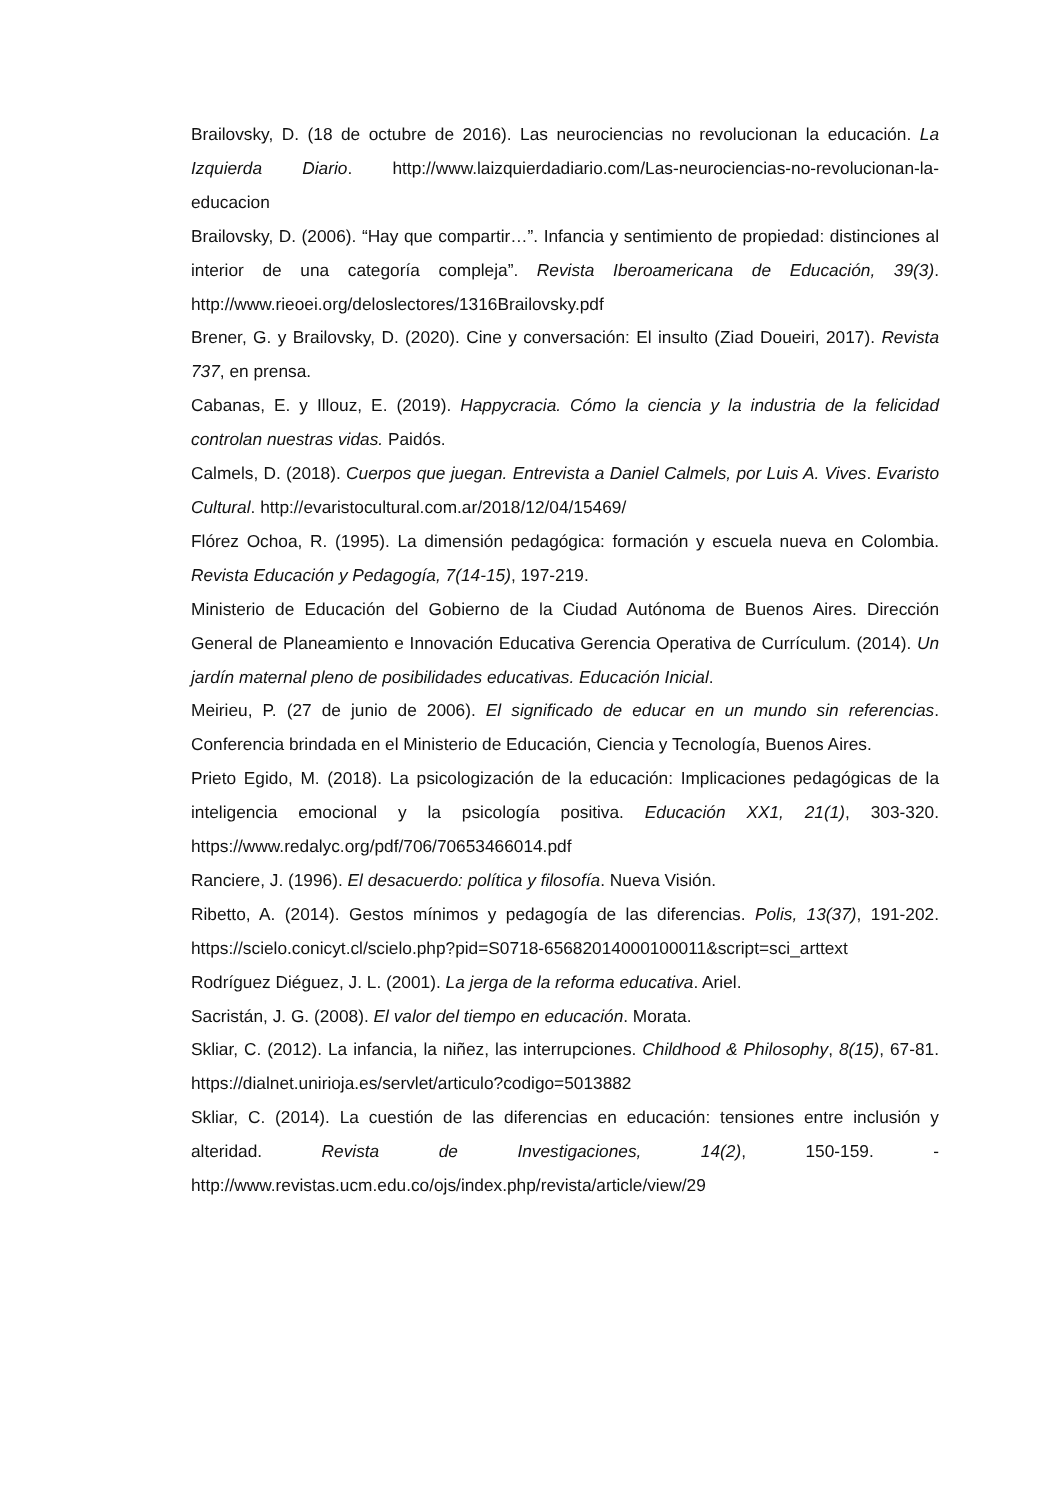Brailovsky, D. (18 de octubre de 2016). Las neurociencias no revolucionan la educación. La Izquierda Diario. http://www.laizquierdadiario.com/Las-neurociencias-no-revolucionan-la-educacion
Brailovsky, D. (2006). “Hay que compartir…”. Infancia y sentimiento de propiedad: distinciones al interior de una categoría compleja”. Revista Iberoamericana de Educación, 39(3). http://www.rieoei.org/deloslectores/1316Brailovsky.pdf
Brener, G. y Brailovsky, D. (2020). Cine y conversación: El insulto (Ziad Doueiri, 2017). Revista 737, en prensa.
Cabanas, E. y Illouz, E. (2019). Happycracia. Cómo la ciencia y la industria de la felicidad controlan nuestras vidas. Paidós.
Calmels, D. (2018). Cuerpos que juegan. Entrevista a Daniel Calmels, por Luis A. Vives. Evaristo Cultural. http://evaristocultural.com.ar/2018/12/04/15469/
Flórez Ochoa, R. (1995). La dimensión pedagógica: formación y escuela nueva en Colombia. Revista Educación y Pedagogía, 7(14-15), 197-219.
Ministerio de Educación del Gobierno de la Ciudad Autónoma de Buenos Aires. Dirección General de Planeamiento e Innovación Educativa Gerencia Operativa de Currículum. (2014). Un jardín maternal pleno de posibilidades educativas. Educación Inicial.
Meirieu, P. (27 de junio de 2006). El significado de educar en un mundo sin referencias. Conferencia brindada en el Ministerio de Educación, Ciencia y Tecnología, Buenos Aires.
Prieto Egido, M. (2018). La psicologización de la educación: Implicaciones pedagógicas de la inteligencia emocional y la psicología positiva. Educación XX1, 21(1), 303-320. https://www.redalyc.org/pdf/706/70653466014.pdf
Ranciere, J. (1996). El desacuerdo: política y filosofía. Nueva Visión.
Ribetto, A. (2014). Gestos mínimos y pedagogía de las diferencias. Polis, 13(37), 191-202. https://scielo.conicyt.cl/scielo.php?pid=S0718-65682014000100011&script=sci_arttext
Rodríguez Diéguez, J. L. (2001). La jerga de la reforma educativa. Ariel.
Sacristán, J. G. (2008). El valor del tiempo en educación. Morata.
Skliar, C. (2012). La infancia, la niñez, las interrupciones. Childhood & Philosophy, 8(15), 67-81. https://dialnet.unirioja.es/servlet/articulo?codigo=5013882
Skliar, C. (2014). La cuestión de las diferencias en educación: tensiones entre inclusión y alteridad. Revista de Investigaciones, 14(2), 150-159. - http://www.revistas.ucm.edu.co/ojs/index.php/revista/article/view/29